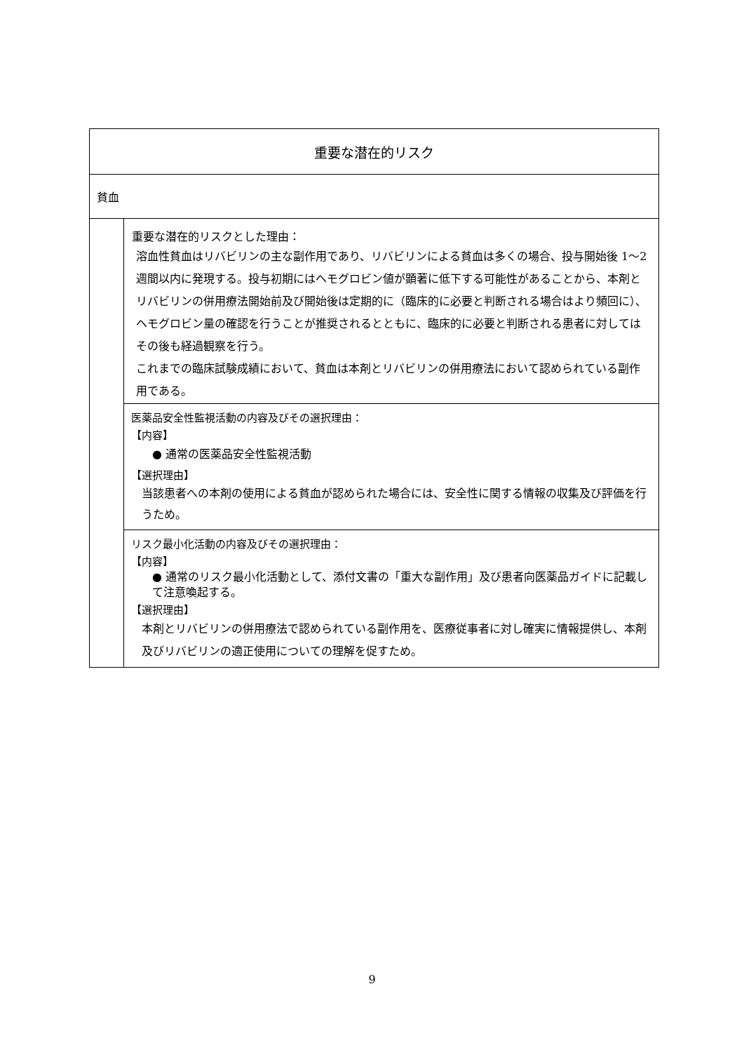| 重要な潜在的リスク | |
| --- | --- |
| 貧血 | |
| | 重要な潜在的リスクとした理由： 溶血性貧血はリバビリンの主な副作用であり、リバビリンによる貧血は多くの場合、投与開始後 1～2 週間以内に発現する。投与初期にはヘモグロビン値が顕著に低下する可能性があることから、本剤とリバビリンの併用療法開始前及び開始後は定期的に（臨床的に必要と判断される場合はより頻回に）、ヘモグロビン量の確認を行うことが推奨されるとともに、臨床的に必要と判断される患者に対してはその後も経過観察を行う。 これまでの臨床試験成績において、貧血は本剤とリバビリンの併用療法において認められている副作用である。 |
| | 医薬品安全性監視活動の内容及びその選択理由： 【内容】 ● 通常の医薬品安全性監視活動 【選択理由】 当該患者への本剤の使用による貧血が認められた場合には、安全性に関する情報の収集及び評価を行うため。 |
| | リスク最小化活動の内容及びその選択理由： 【内容】 ● 通常のリスク最小化活動として、添付文書の「重大な副作用」及び患者向医薬品ガイドに記載して注意喚起する。 【選択理由】 本剤とリバビリンの併用療法で認められている副作用を、医療従事者に対し確実に情報提供し、本剤及びリバビリンの適正使用についての理解を促すため。 |
9